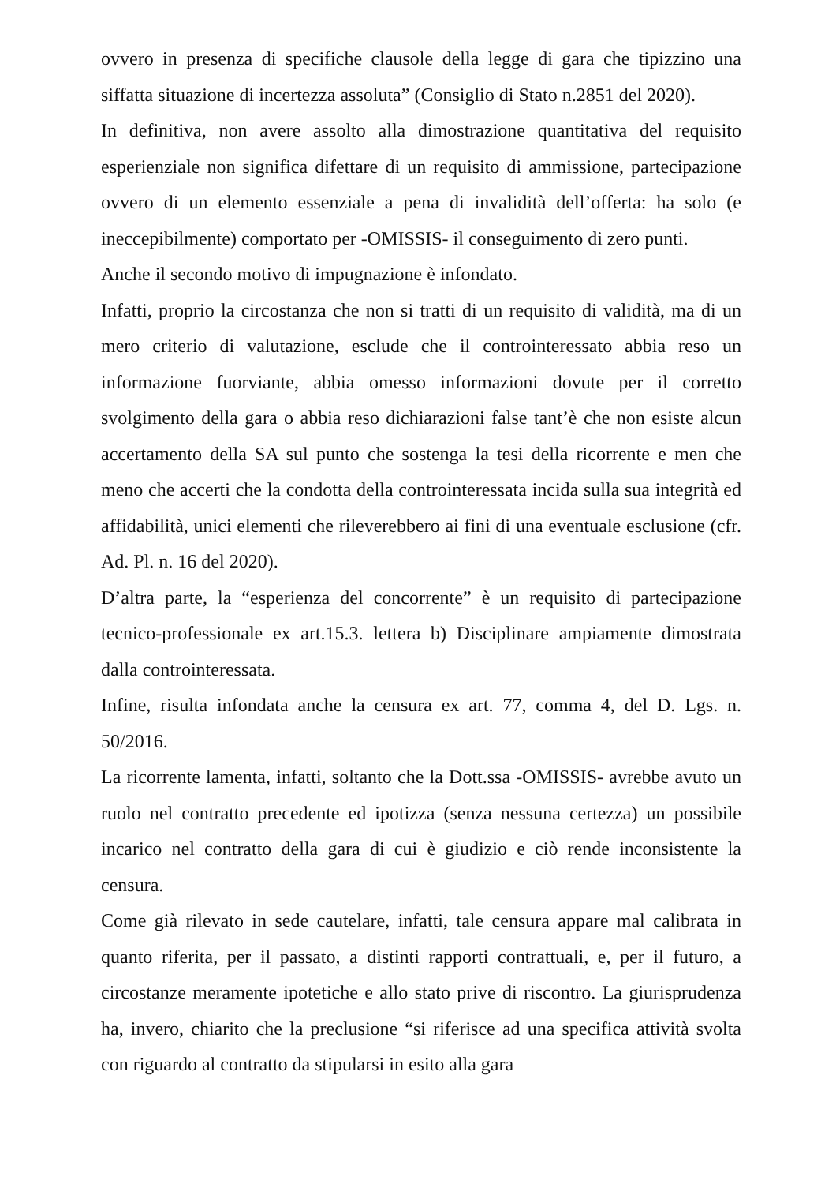ovvero in presenza di specifiche clausole della legge di gara che tipizzino una siffatta situazione di incertezza assoluta” (Consiglio di Stato n.2851 del 2020).
In definitiva, non avere assolto alla dimostrazione quantitativa del requisito esperienziale non significa difettare di un requisito di ammissione, partecipazione ovvero di un elemento essenziale a pena di invalidità dell’offerta: ha solo (e ineccepibilmente) comportato per -OMISSIS- il conseguimento di zero punti.
Anche il secondo motivo di impugnazione è infondato.
Infatti, proprio la circostanza che non si tratti di un requisito di validità, ma di un mero criterio di valutazione, esclude che il controinteressato abbia reso un informazione fuorviante, abbia omesso informazioni dovute per il corretto svolgimento della gara o abbia reso dichiarazioni false tant’è che non esiste alcun accertamento della SA sul punto che sostenga la tesi della ricorrente e men che meno che accerti che la condotta della controinteressata incida sulla sua integrità ed affidabilità, unici elementi che rileverebbero ai fini di una eventuale esclusione (cfr. Ad. Pl. n. 16 del 2020).
D’altra parte, la “esperienza del concorrente” è un requisito di partecipazione tecnico-professionale ex art.15.3. lettera b) Disciplinare ampiamente dimostrata dalla controinteressata.
Infine, risulta infondata anche la censura ex art. 77, comma 4, del D. Lgs. n. 50/2016.
La ricorrente lamenta, infatti, soltanto che la Dott.ssa -OMISSIS- avrebbe avuto un ruolo nel contratto precedente ed ipotizza (senza nessuna certezza) un possibile incarico nel contratto della gara di cui è giudizio e ciò rende inconsistente la censura.
Come già rilevato in sede cautelare, infatti, tale censura appare mal calibrata in quanto riferita, per il passato, a distinti rapporti contrattuali, e, per il futuro, a circostanze meramente ipotetiche e allo stato prive di riscontro. La giurisprudenza ha, invero, chiarito che la preclusione “si riferisce ad una specifica attività svolta con riguardo al contratto da stipularsi in esito alla gara